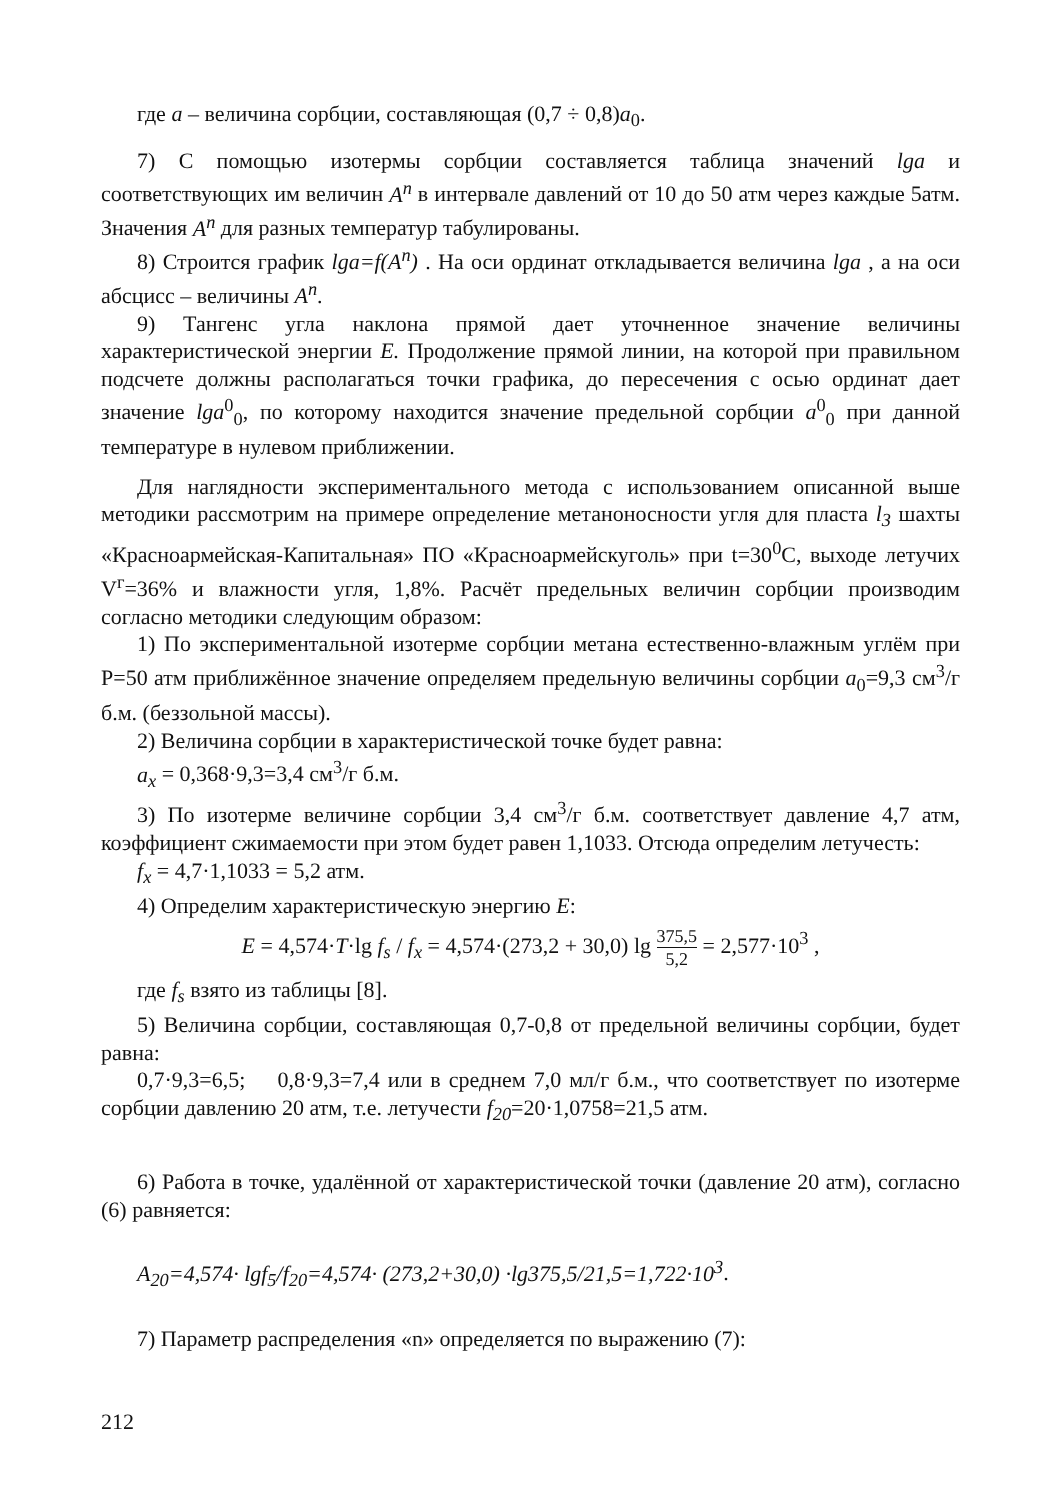где a – величина сорбции, составляющая (0,7 ÷ 0,8)a<sub>0</sub>.
7) С помощью изотермы сорбции составляется таблица значений lga и соответствующих им величин A<sup>n</sup> в интервале давлений от 10 до 50 атм через каждые 5атм. Значения A<sup>n</sup> для разных температур табулированы.
8) Строится график lga=f(A<sup>n</sup>) . На оси ординат откладывается величина lga , а на оси абсцисс – величины A<sup>n</sup>.
9) Тангенс угла наклона прямой дает уточненное значение величины характеристической энергии E. Продолжение прямой линии, на которой при правильном подсчете должны располагаться точки графика, до пересечения с осью ординат дает значение lga<sup>0</sup><sub>0</sub>, по которому находится значение предельной сорбции a<sup>0</sup><sub>0</sub> при данной температуре в нулевом приближении.
Для наглядности экспериментального метода с использованием описанной выше методики рассмотрим на примере определение метаноносности угля для пласта l<sub>3</sub> шахты «Красноармейская-Капитальная» ПО «Красноармейскуголь» при t=30<sup>0</sup>С, выходе летучих V<sup>г</sup>=36% и влажности угля, 1,8%. Расчёт предельных величин сорбции производим согласно методики следующим образом:
1) По экспериментальной изотерме сорбции метана естественно-влажным углём при P=50 атм приближённое значение определяем предельную величины сорбции a<sub>0</sub>=9,3 см<sup>3</sup>/г б.м. (беззольной массы).
2) Величина сорбции в характеристической точке будет равна:
a<sub>x</sub> = 0,368·9,3=3,4 см<sup>3</sup>/г б.м.
3) По изотерме величине сорбции 3,4 см<sup>3</sup>/г б.м. соответствует давление 4,7 атм, коэффициент сжимаемости при этом будет равен 1,1033. Отсюда определим летучесть:
f<sub>x</sub> = 4,7·1,1033 = 5,2 атм.
4) Определим характеристическую энергию E:
E = 4,574·T·lg f<sub>s</sub> / f<sub>x</sub> = 4,574·(273,2 + 30,0) lg 375,5 5,2 = 2,577·10<sup>3</sup> ,
где f<sub>s</sub> взято из таблицы [8].
5) Величина сорбции, составляющая 0,7-0,8 от предельной величины сорбции, будет равна:
0,7·9,3=6,5; 0,8·9,3=7,4 или в среднем 7,0 мл/г б.м., что соответствует по изотерме сорбции давлению 20 атм, т.е. летучести f<sub>20</sub>=20·1,0758=21,5 атм.
6) Работа в точке, удалённой от характеристической точки (давление 20 атм), согласно (6) равняется:
A<sub>20</sub>=4,574· lgf<sub>5</sub>/f<sub>20</sub>=4,574· (273,2+30,0) ·lg375,5/21,5=1,722·10<sup>3</sup>.
7) Параметр распределения «n» определяется по выражению (7):
212